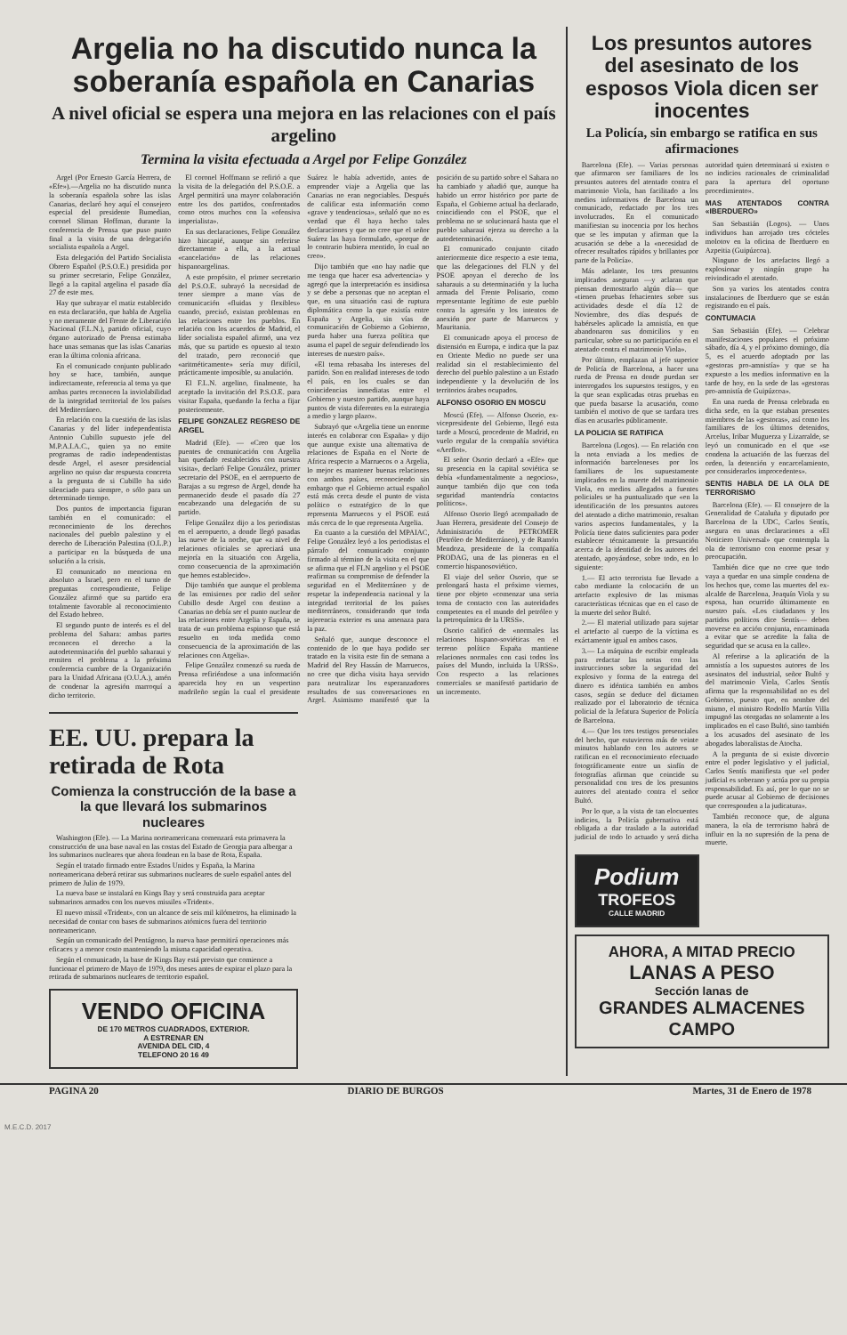Argelia no ha discutido nunca la soberanía española en Canarias
A nivel oficial se espera una mejora en las relaciones con el país argelino
Termina la visita efectuada a Argel por Felipe González
Argel (Por Ernesto García Herrera, de «Efe»).—Argelia no ha discutido nunca la soberanía española sobre las islas Canarias, declaró hoy aquí el consejero especial del presidente Bumedian, coronel Sliman Hoffman, durante la conferencia de Prensa que puso punto final a la visita de una delegación socialista española a Argel.
Esta delegación del Partido Socialista Obrero Español (P.S.O.E.) presidida por su primer secretario, Felipe González, llegó a la capital argelina el pasado día 27 de este mes.
Hay que subrayar el matiz establecido en esta declaración, que habla de Argelia y no meramente del Frente de Liberación Nacional (F.L.N.), partido oficial, cuyo órgano autorizado de Prensa estimaba hace unas semanas que las islas Canarias eran la última colonia africana.
En el comunicado conjunto publicado hoy se hace, también, aunque indirectamente, referencia al tema ya que ambas partes reconocen la inviolabilidad de la integridad territorial de los países del Mediterráneo.
En relación con la cuestión de las islas Canarias y del líder independentista Antonio Cubillo supuesto jefe del M.P.A.I.A.C., quien ya no emite programas de radio independentistas desde Argel, el asesor presidencial argelino no quiso dar respuesta concreta a la pregunta de si Cubillo ha sido silenciado para siempre, o sólo para un determinado tiempo.
Dos puntos de importancia figuran también en el comunicado: el reconocimiento de los derechos nacionales del pueblo palestino y el derecho de Liberación Palestina (O.L.P.) a participar en la búsqueda de una solución a la crisis.
El comunicado no menciona en absoluto a Israel, pero en el turno de preguntas correspondiente, Felipe González afirmó que su partido era totalmente favorable al reconocimiento del Estado hebreo.
El segundo punto de interés es el del problema del Sahara: ambas partes reconocen el derecho a la autodeterminación del pueblo saharaui y remiten el problema a la próxima conferencia cumbre de la Organización para la Unidad Africana (O.U.A.), amén de condenar la agresión marroquí a dicho territorio.
El coronel Hoffmann se refirió a que la visita de la delegación del P.S.O.E. a Argel permitirá una mayor colaboración entre los dos partidos, confrontados como otros muchos con la «ofensiva imperialista».
En sus declaraciones, Felipe González hizo hincapié, aunque sin referirse directamente a ella, a la actual «cancelación» de las relaciones hispanoargelinas.
A este propósito, el primer secretario del P.S.O.E. subrayó la necesidad de tener siempre a mano vías de comunicación «fluidas y flexibles» cuando, precisó, existan problemas en las relaciones entre los pueblos. En relación con los acuerdos de Madrid, el líder socialista español afirmó, una vez más, que su partido es opuesto al texto del tratado, pero reconoció que «aritméticamente» sería muy difícil, prácticamente imposible, su anulación.
El F.L.N. argelino, finalmente, ha aceptado la invitación del P.S.O.E. para visitar España, quedando la fecha a fijar posteriormente.
FELIPE GONZALEZ REGRESO DE ARGEL
Madrid (Efe). — «Creo que los puentes de comunicación con Argelia han quedado restablecidos con nuestra visita», declaró Felipe González, primer secretario del PSOE, en el aeropuerto de Barajas a su regreso de Argel, donde ha permanecido desde el pasado día 27 encabezando una delegación de su partido.
Felipe González dijo a los periodistas en el aeropuerto, a donde llegó pasadas las nueve de la noche, que «a nivel de relaciones oficiales se apreciará una mejoría en la situación con Argelia, como consecuencia de la aproximación que hemos establecido».
Dijo también que aunque el problema de las emisiones por radio del señor Cubillo desde Argel con destino a Canarias no debía ser el punto nuclear de las relaciones entre Argelia y España, se trata de «un problema espinoso que está resuelto en toda medida como consecuencia de la aproximación de las relaciones con Argelia».
Felipe González comenzó su rueda de Prensa refiriéndose a una información aparecida hoy en un vespertino madrileño según la cual el presidente Suárez le había advertido, antes de emprender viaje a Argelia que las Canarias no eran negociables. Después de calificar esta información como «grave y tendenciosa», señaló que no es verdad que él haya hecho tales declaraciones y que no cree que el señor Suárez las haya formulado, «porque de lo contrario hubiera mentido, lo cual no creo».
Dijo también que «no hay nadie que me tenga que hacer esa advertencia» y agregó que la interpretación es insidiosa y se debe a personas que no aceptan el que, en una situación casi de ruptura diplomática como la que existía entre España y Argelia, sin vías de comunicación de Gobierno a Gobierno, pueda haber una fuerza política que asuma el papel de seguir defendiendo los intereses de nuestro país».
«El tema rebasaba los intereses del partido. Son en realidad intereses de todo el país, en los cuales se dan coincidencias inmediatas entre el Gobierno y nuestro partido, aunque haya puntos de vista diferentes en la estrategia a medio y largo plazo».
Subrayó que «Argelia tiene un enorme interés en colaborar con España» y dijo que aunque existe una alternativa de relaciones de España en el Norte de Africa respecto a Marruecos o a Argelia, lo mejor es mantener buenas relaciones con ambos países, reconociendo sin embargo que el Gobierno actual español está más cerca desde el punto de vista político o estratégico de lo que representa Marruecos y el PSOE está más cerca de lo que representa Argelia.
En cuanto a la cuestión del MPAIAC, Felipe González leyó a los periodistas el párrafo del comunicado conjunto firmado al término de la visita en el que se afirma que el FLN argelino y el PSOE reafirman su compromiso de defender la seguridad en el Mediterráneo y de respetar la independencia nacional y la integridad territorial de los países mediterráneos, considerando que toda injerencia exterior es una amenaza para la paz.
Señaló que, aunque desconoce el contenido de lo que haya podido ser tratado en la visita este fin de semana a Madrid del Rey Hassán de Marruecos, no cree que dicha visita haya servido para neutralizar los esperanzadores resultados de sus conversaciones en Argel. Asimismo manifestó que la posición de su partido sobre el Sahara no ha cambiado y añadió que, aunque ha habido un error histórico por parte de España, el Gobierno actual ha declarado, coincidiendo con el PSOE, que el problema no se solucionará hasta que el pueblo saharaui ejerza su derecho a la autodeterminación.
El comunicado conjunto citado anteriormente dice respecto a este tema, que las delegaciones del FLN y del PSOE apoyan el derecho de los saharauis a su determinación y la lucha armada del Frente Polisario, como representante legítimo de este pueblo contra la agresión y los intentos de anexión por parte de Marruecos y Mauritania.
El comunicado apoya el proceso de distensión en Europa, e indica que la paz en Oriente Medio no puede ser una realidad sin el restablecimiento del derecho del pueblo palestino a un Estado independiente y la devolución de los territorios árabes ocupados.
ALFONSO OSORIO EN MOSCU
Moscú (Efe). — Alfonso Osorio, ex-vicepresidente del Gobierno, llegó esta tarde a Moscú, procedente de Madrid, en vuelo regular de la compañía soviética «Aerflot».
El señor Osorio declaró a «Efe» que su presencia en la capital soviética se debía «fundamentalmente a negocios», aunque también dijo que con toda seguridad mantendría contactos políticos».
Alfonso Osorio llegó acompañado de Juan Herrera, presidente del Consejo de Administración de PETROMER (Petróleo de Mediterráneo), y de Ramón Mendoza, presidente de la compañía PRODAG, una de las pioneras en el comercio hispanosoviético.
El viaje del señor Osorio, que se prolongará hasta el próximo viernes, tiene por objeto «comenzar una seria toma de contacto con las autoridades competentes en el mundo del petróleo y la petroquímica de la URSS».
Osorio calificó de «normales las relaciones hispano-soviéticas en el terreno político España mantiene relaciones normales con casi todos los países del Mundo, incluida la URSS». Con respecto a las relaciones comerciales se manifestó partidario de un incremento.
EE. UU. prepara la retirada de Rota
Comienza la construcción de la base a la que llevará los submarinos nucleares
Washington (Efe). — La Marina norteamericana comenzará esta primavera la construcción de una base naval en las costas del Estado de Georgia para albergar a los submarinos nucleares que ahora fondean en la base de Rota, España.
Según el tratado firmado entre Estados Unidos y España, la Marina norteamericana deberá retirar sus submarinos nucleares de suelo español antes del primero de Julio de 1979.
La nueva base se instalará en Kings Bay y será construida para aceptar submarinos armados con los nuevos missiles «Trident».
El nuevo missil «Trident», con un alcance de seis mil kilómetros, ha eliminado la necesidad de contar con bases de submarinos atómicos fuera del territorio norteamericano.
Según un comunicado del Pentágono, la nueva base permitirá operaciones más eficaces y a menor costo manteniendo la misma capacidad operativa.
Según el comunicado, la base de Kings Bay está previsto que comience a funcionar el primero de Mayo de 1979, dos meses antes de expirar el plazo para la retirada de submarinos nucleares de territorio español.
VENDO OFICINA
DE 170 METROS CUADRADOS, EXTERIOR.
A ESTRENAR EN
AVENIDA DEL CID, 4
TELEFONO 20 16 49
Los presuntos autores del asesinato de los esposos Viola dicen ser inocentes
La Policía, sin embargo se ratifica en sus afirmaciones
Barcelona (Efe). — Varias personas que afirmaron ser familiares de los presuntos autores del atentado contra el matrimonio Viola, han facilitado a los medios informativos de Barcelona un comunicado, redactado por los tres involucrados. En el comunicado manifiestan su inocencia por los hechos que se les imputan y afirman que la acusación se debe a la «necesidad de ofrecer resultados rápidos y brillantes por parte de la Policía».
Más adelante, los tres presuntos implicados aseguran —y aclaran que piensan demostrarlo algún día— que «tienen pruebas fehacientes sobre sus actividades desde el día 12 de Noviembre, dos días después de habérseles aplicado la amnistía, en que abandonaron sus domicilios y en particular, sobre su no participación en el atentado contra el matrimonio Viola».
Por último, emplazan al jefe superior de Policía de Barcelona, a hacer una rueda de Prensa en donde puedan ser interrogados los supuestos testigos, y en la que sean explicadas otras pruebas en que pueda basarse la acusación, como también el motivo de que se tardara tres días en acusarles públicamente.
LA POLICIA SE RATIFICA
Barcelona (Logos). — En relación con la nota enviada a los medios de información barceloneses por los familiares de los supuestamente implicados en la muerte del matrimonio Viola, en medios allegados a fuentes policiales se ha puntualizado que «en la identificación de los presuntos autores del atentado a dicho matrimonio, resaltan varios aspectos fundamentales, y la Policía tiene datos suficientes para poder establecer técnicamente la presunción acerca de la identidad de los autores del atentado, apoyándose, sobre todo, en lo siguiente:
1.— El acto terrorista fue llevado a cabo mediante la colocación de un artefacto explosivo de las mismas características técnicas que en el caso de la muerte del señor Bultó.
2.— El material utilizado para sujetar el artefacto al cuerpo de la víctima es exáctamente igual en ambos casos.
3.— La máquina de escribir empleada para redactar las notas con las instrucciones sobre la seguridad del explosivo y forma de la entrega del dinero es idéntica también en ambos casos, según se deduce del dictamen realizado por el laboratorio de técnica policial de la Jefatura Superior de Policía de Barcelona.
4.— Que los tres testigos presenciales del hecho, que estuvieron más de veinte minutos hablando con los autores se ratifican en el reconocimiento efectuado fotográficamente entre un sinfín de fotografías afirman que coincide su personalidad con tres de los presuntos autores del atentado contra el señor Bultó.
Por lo que, a la vista de tan elocuentes indicios, la Policía gubernativa está obligada a dar traslado a la autoridad judicial de todo lo actuado y será dicha autoridad quien determinará si existen o no indicios racionales de criminalidad para la apertura del oportuno procedimiento».
MAS ATENTADOS CONTRA «IBERDUERO»
San Sebastián (Logos). — Unos individuos han arrojado tres cócteles molotov en la oficina de Iberduero en Azpeitia (Guipúzcoa).
Ninguno de los artefactos llegó a explosionar y ningún grupo ha reivindicado el atentado.
Son ya varios los atentados contra instalaciones de Iberduero que se están registrando en el país.
CONTUMACIA
San Sebastián (Efe). — Celebrar manifestaciones populares el próximo sábado, día 4, y el próximo domingo, día 5, es el acuerdo adoptado por las «gestoras pro-amnistía» y que se ha expuesto a los medios informativo en la tarde de hoy, en la sede de las «gestoras pro-amnistía de Guipúzcoa».
En una rueda de Prensa celebrada en dicha sede, en la que estaban presentes miembros de las «gestoras», así como los familiares de los últimos detenidos, Arcelus, Iribar Muguerza y Lizarralde, se leyó un comunicado en el que «se condena la actuación de las fuerzas del orden, la detención y encarcelamiento, por considerarlos improcedentes».
SENTIS HABLA DE LA OLA DE TERRORISMO
Barcelona (Efe). — El consejero de la Generalidad de Cataluña y diputado por Barcelona de la UDC, Carlos Sentís, asegura en unas declaraciones a «El Noticiero Universal» que contempla la ola de terrorismo con enorme pesar y preocupación.
También dice que no cree que todo vaya a quedar en una simple condena de los hechos que, como las muertes del ex-alcalde de Barcelona, Joaquín Viola y su esposa, han ocurrido últimamente en nuestro país. «Los ciudadanos y los partidos políticos dice Sentís— deben moverse en acción conjunta, encaminada a evitar que se acredite la falta de seguridad que se acusa en la calle».
Al referirse a la aplicación de la amnistía a los supuestos autores de los asesinatos del industrial, señor Bultó y del matrimonio Viola, Carlos Sentís afirma que la responsabilidad no es del Gobierno, puesto que, en nombre del mismo, el ministro Rodolfo Martín Villa impugnó las otorgadas no solamente a los implicados en el caso Bultó, sino también a los acusados del asesinato de los abogados laboralistas de Atocha.
A la pregunta de si existe divorcio entre el poder legislativo y el judicial, Carlos Sentís manifiesta que «el poder judicial es soberano y actúa por su propia responsabilidad. Es así, por lo que no se puede acusar al Gobierno de decisiones que corresponden a la judicatura».
También reconoce que, de alguna manera, la ola de terrorismo habrá de influir en la no supresión de la pena de muerte.
Podium
TROFEOS
CALLE MADRID
AHORA, A MITAD PRECIO
LANAS A PESO
Sección lanas de
GRANDES ALMACENES CAMPO
PAGINA 20 DIARIO DE BURGOS Martes, 31 de Enero de 1978
M.E.C.D. 2017